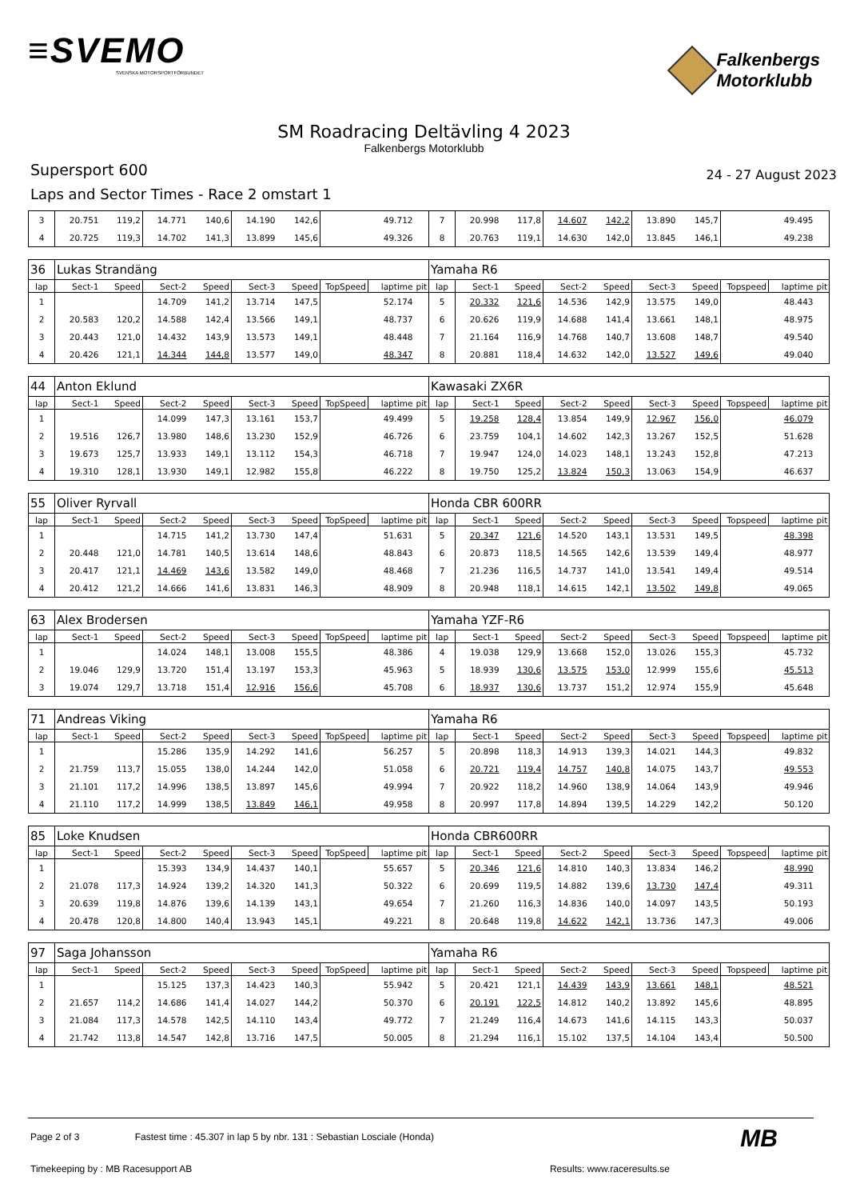≡SVEMO
SVENSKA MOTORSPORTFÖRBUNDET
Falkenbergs
Motorklubb
SM Roadracing Deltävling 4 2023
Falkenbergs Motorklubb
Supersport 600 24 - 27 August 2023
Laps and Sector Times - Race 2 omstart 1
| 3 | 20.751 | 119,2 | 14.771 | 140,6 | 14.190 | 142,6 | | 49.712 | | 7 | 20.998 | 117,8 | 14.607 | 142,2 | 13.890 | 145,7 | | 49.495 | |
| 4 | 20.725 | 119,3 | 14.702 | 141,3 | 13.899 | 145,6 | | 49.326 | | 8 | 20.763 | 119,1 | 14.630 | 142,0 | 13.845 | 146,1 | | 49.238 | |
| 36 | Lukas Strandäng | | | | | | | | | Yamaha R6 | | | | | | | | | |
| lap | Sect-1 | Speed | Sect-2 | Speed | Sect-3 | Speed | TopSpeed | laptime | pit | lap | Sect-1 | Speed | Sect-2 | Speed | Sect-3 | Speed | Topspeed | laptime | pit |
| 1 | | | 14.709 | 141,2 | 13.714 | 147,5 | | 52.174 | | 5 | 20.332 | 121,6 | 14.536 | 142,9 | 13.575 | 149,0 | | 48.443 | |
| 2 | 20.583 | 120,2 | 14.588 | 142,4 | 13.566 | 149,1 | | 48.737 | | 6 | 20.626 | 119,9 | 14.688 | 141,4 | 13.661 | 148,1 | | 48.975 | |
| 3 | 20.443 | 121,0 | 14.432 | 143,9 | 13.573 | 149,1 | | 48.448 | | 7 | 21.164 | 116,9 | 14.768 | 140,7 | 13.608 | 148,7 | | 49.540 | |
| 4 | 20.426 | 121,1 | 14.344 | 144,8 | 13.577 | 149,0 | | 48.347 | | 8 | 20.881 | 118,4 | 14.632 | 142,0 | 13.527 | 149,6 | | 49.040 | |
| 44 | Anton Eklund | | | | | | | | | Kawasaki ZX6R | | | | | | | | | |
| lap | Sect-1 | Speed | Sect-2 | Speed | Sect-3 | Speed | TopSpeed | laptime | pit | lap | Sect-1 | Speed | Sect-2 | Speed | Sect-3 | Speed | Topspeed | laptime | pit |
| 1 | | | 14.099 | 147,3 | 13.161 | 153,7 | | 49.499 | | 5 | 19.258 | 128,4 | 13.854 | 149,9 | 12.967 | 156,0 | | 46.079 | |
| 2 | 19.516 | 126,7 | 13.980 | 148,6 | 13.230 | 152,9 | | 46.726 | | 6 | 23.759 | 104,1 | 14.602 | 142,3 | 13.267 | 152,5 | | 51.628 | |
| 3 | 19.673 | 125,7 | 13.933 | 149,1 | 13.112 | 154,3 | | 46.718 | | 7 | 19.947 | 124,0 | 14.023 | 148,1 | 13.243 | 152,8 | | 47.213 | |
| 4 | 19.310 | 128,1 | 13.930 | 149,1 | 12.982 | 155,8 | | 46.222 | | 8 | 19.750 | 125,2 | 13.824 | 150,3 | 13.063 | 154,9 | | 46.637 | |
| 55 | Oliver Ryrvall | | | | | | | | | Honda CBR 600RR | | | | | | | | | |
| lap | Sect-1 | Speed | Sect-2 | Speed | Sect-3 | Speed | TopSpeed | laptime | pit | lap | Sect-1 | Speed | Sect-2 | Speed | Sect-3 | Speed | Topspeed | laptime | pit |
| 1 | | | 14.715 | 141,2 | 13.730 | 147,4 | | 51.631 | | 5 | 20.347 | 121,6 | 14.520 | 143,1 | 13.531 | 149,5 | | 48.398 | |
| 2 | 20.448 | 121,0 | 14.781 | 140,5 | 13.614 | 148,6 | | 48.843 | | 6 | 20.873 | 118,5 | 14.565 | 142,6 | 13.539 | 149,4 | | 48.977 | |
| 3 | 20.417 | 121,1 | 14.469 | 143,6 | 13.582 | 149,0 | | 48.468 | | 7 | 21.236 | 116,5 | 14.737 | 141,0 | 13.541 | 149,4 | | 49.514 | |
| 4 | 20.412 | 121,2 | 14.666 | 141,6 | 13.831 | 146,3 | | 48.909 | | 8 | 20.948 | 118,1 | 14.615 | 142,1 | 13.502 | 149,8 | | 49.065 | |
| 63 | Alex Brodersen | | | | | | | | | Yamaha YZF-R6 | | | | | | | | | |
| lap | Sect-1 | Speed | Sect-2 | Speed | Sect-3 | Speed | TopSpeed | laptime | pit | lap | Sect-1 | Speed | Sect-2 | Speed | Sect-3 | Speed | Topspeed | laptime | pit |
| 1 | | | 14.024 | 148,1 | 13.008 | 155,5 | | 48.386 | | 4 | 19.038 | 129,9 | 13.668 | 152,0 | 13.026 | 155,3 | | 45.732 | |
| 2 | 19.046 | 129,9 | 13.720 | 151,4 | 13.197 | 153,3 | | 45.963 | | 5 | 18.939 | 130,6 | 13.575 | 153,0 | 12.999 | 155,6 | | 45.513 | |
| 3 | 19.074 | 129,7 | 13.718 | 151,4 | 12.916 | 156,6 | | 45.708 | | 6 | 18.937 | 130,6 | 13.737 | 151,2 | 12.974 | 155,9 | | 45.648 | |
| 71 | Andreas Viking | | | | | | | | | Yamaha R6 | | | | | | | | | |
| lap | Sect-1 | Speed | Sect-2 | Speed | Sect-3 | Speed | TopSpeed | laptime | pit | lap | Sect-1 | Speed | Sect-2 | Speed | Sect-3 | Speed | Topspeed | laptime | pit |
| 1 | | | 15.286 | 135,9 | 14.292 | 141,6 | | 56.257 | | 5 | 20.898 | 118,3 | 14.913 | 139,3 | 14.021 | 144,3 | | 49.832 | |
| 2 | 21.759 | 113,7 | 15.055 | 138,0 | 14.244 | 142,0 | | 51.058 | | 6 | 20.721 | 119,4 | 14.757 | 140,8 | 14.075 | 143,7 | | 49.553 | |
| 3 | 21.101 | 117,2 | 14.996 | 138,5 | 13.897 | 145,6 | | 49.994 | | 7 | 20.922 | 118,2 | 14.960 | 138,9 | 14.064 | 143,9 | | 49.946 | |
| 4 | 21.110 | 117,2 | 14.999 | 138,5 | 13.849 | 146,1 | | 49.958 | | 8 | 20.997 | 117,8 | 14.894 | 139,5 | 14.229 | 142,2 | | 50.120 | |
| 85 | Loke Knudsen | | | | | | | | | Honda CBR600RR | | | | | | | | | |
| lap | Sect-1 | Speed | Sect-2 | Speed | Sect-3 | Speed | TopSpeed | laptime | pit | lap | Sect-1 | Speed | Sect-2 | Speed | Sect-3 | Speed | Topspeed | laptime | pit |
| 1 | | | 15.393 | 134,9 | 14.437 | 140,1 | | 55.657 | | 5 | 20.346 | 121,6 | 14.810 | 140,3 | 13.834 | 146,2 | | 48.990 | |
| 2 | 21.078 | 117,3 | 14.924 | 139,2 | 14.320 | 141,3 | | 50.322 | | 6 | 20.699 | 119,5 | 14.882 | 139,6 | 13.730 | 147,4 | | 49.311 | |
| 3 | 20.639 | 119,8 | 14.876 | 139,6 | 14.139 | 143,1 | | 49.654 | | 7 | 21.260 | 116,3 | 14.836 | 140,0 | 14.097 | 143,5 | | 50.193 | |
| 4 | 20.478 | 120,8 | 14.800 | 140,4 | 13.943 | 145,1 | | 49.221 | | 8 | 20.648 | 119,8 | 14.622 | 142,1 | 13.736 | 147,3 | | 49.006 | |
| 97 | Saga Johansson | | | | | | | | | Yamaha R6 | | | | | | | | | |
| lap | Sect-1 | Speed | Sect-2 | Speed | Sect-3 | Speed | TopSpeed | laptime | pit | lap | Sect-1 | Speed | Sect-2 | Speed | Sect-3 | Speed | Topspeed | laptime | pit |
| 1 | | | 15.125 | 137,3 | 14.423 | 140,3 | | 55.942 | | 5 | 20.421 | 121,1 | 14.439 | 143,9 | 13.661 | 148,1 | | 48.521 | |
| 2 | 21.657 | 114,2 | 14.686 | 141,4 | 14.027 | 144,2 | | 50.370 | | 6 | 20.191 | 122,5 | 14.812 | 140,2 | 13.892 | 145,6 | | 48.895 | |
| 3 | 21.084 | 117,3 | 14.578 | 142,5 | 14.110 | 143,4 | | 49.772 | | 7 | 21.249 | 116,4 | 14.673 | 141,6 | 14.115 | 143,3 | | 50.037 | |
| 4 | 21.742 | 113,8 | 14.547 | 142,8 | 13.716 | 147,5 | | 50.005 | | 8 | 21.294 | 116,1 | 15.102 | 137,5 | 14.104 | 143,4 | | 50.500 | |
Page 2 of 3 Fastest time : 45.307 in lap 5 by nbr. 131 : Sebastian Losciale (Honda)
Timekeeping by : MB Racesupport AB Results: www.raceresults.se
MB